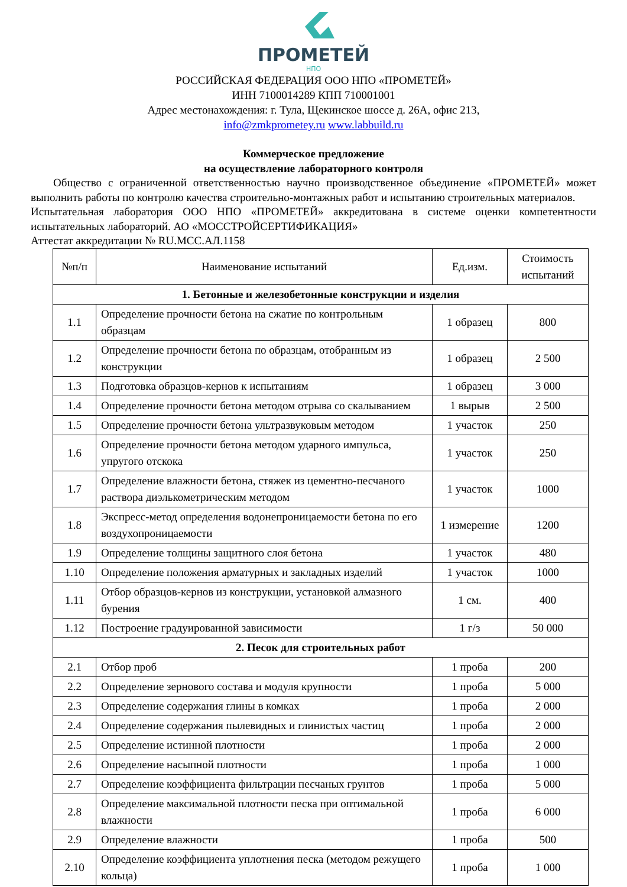ПРОМЕТЕЙ
НПО
РОССИЙСКАЯ ФЕДЕРАЦИЯ ООО НПО «ПРОМЕТЕЙ»
ИНН 7100014289 КПП 710001001
Адрес местонахождения: г. Тула, Щекинское шоссе д. 26А, офис 213,
info@zmkprometey.ru www.labbuild.ru
Коммерческое предложение
на осуществление лабораторного контроля
Общество с ограниченной ответственностью научно производственное объединение «ПРОМЕТЕЙ» может выполнить работы по контролю качества строительно-монтажных работ и испытанию строительных материалов.
Испытательная лаборатория ООО НПО «ПРОМЕТЕЙ» аккредитована в системе оценки компетентности испытательных лабораторий. АО «МОССТРОЙСЕРТИФИКАЦИЯ»
Аттестат аккредитации № RU.МСС.АЛ.1158
| №п/п | Наименование испытаний | Ед.изм. | Стоимость испытаний |
| --- | --- | --- | --- |
| 1. Бетонные и железобетонные конструкции и изделия | | | |
| 1.1 | Определение прочности бетона на сжатие по контрольным образцам | 1 образец | 800 |
| 1.2 | Определение прочности бетона по образцам, отобранным из конструкции | 1 образец | 2 500 |
| 1.3 | Подготовка образцов-кернов к испытаниям | 1 образец | 3 000 |
| 1.4 | Определение прочности бетона методом отрыва со скалыванием | 1 вырыв | 2 500 |
| 1.5 | Определение прочности бетона ультразвуковым методом | 1 участок | 250 |
| 1.6 | Определение прочности бетона методом ударного импульса, упругого отскока | 1 участок | 250 |
| 1.7 | Определение влажности бетона, стяжек из цементно-песчаного раствора диэлькометрическим методом | 1 участок | 1000 |
| 1.8 | Экспресс-метод определения водонепроницаемости бетона по его воздухопроницаемости | 1 измерение | 1200 |
| 1.9 | Определение толщины защитного слоя бетона | 1 участок | 480 |
| 1.10 | Определение положения арматурных и закладных изделий | 1 участок | 1000 |
| 1.11 | Отбор образцов-кернов из конструкции, установкой алмазного бурения | 1 см. | 400 |
| 1.12 | Построение градуированной зависимости | 1 г/з | 50 000 |
| 2. Песок для строительных работ | | | |
| 2.1 | Отбор проб | 1 проба | 200 |
| 2.2 | Определение зернового состава и модуля крупности | 1 проба | 5 000 |
| 2.3 | Определение содержания глины в комках | 1 проба | 2 000 |
| 2.4 | Определение содержания пылевидных и глинистых частиц | 1 проба | 2 000 |
| 2.5 | Определение истинной плотности | 1 проба | 2 000 |
| 2.6 | Определение насыпной плотности | 1 проба | 1 000 |
| 2.7 | Определение коэффициента фильтрации песчаных грунтов | 1 проба | 5 000 |
| 2.8 | Определение максимальной плотности песка при оптимальной влажности | 1 проба | 6 000 |
| 2.9 | Определение влажности | 1 проба | 500 |
| 2.10 | Определение коэффициента уплотнения песка (методом режущего кольца) | 1 проба | 1 000 |